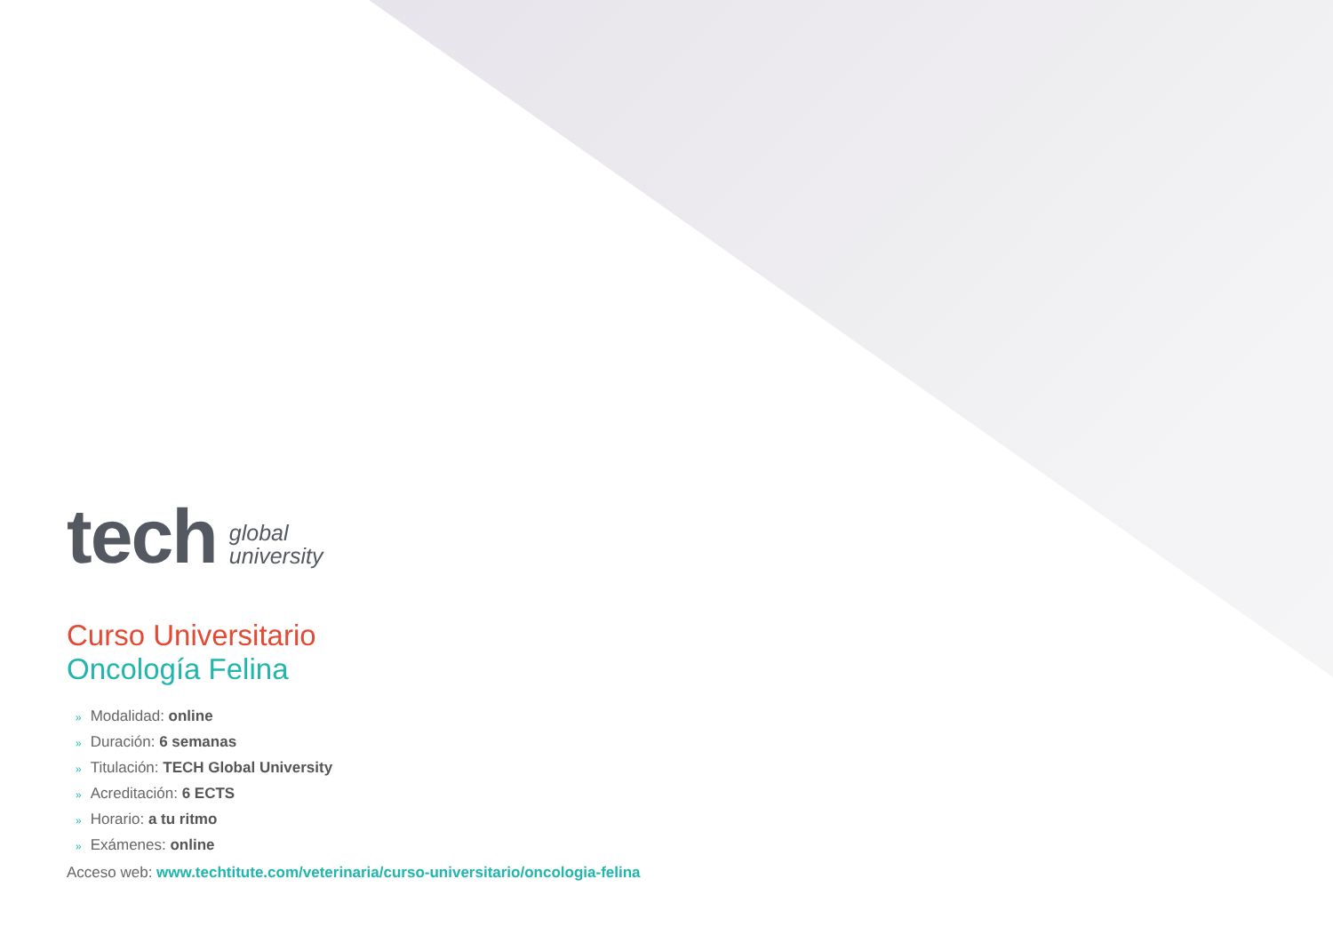tech
global
university
Curso Universitario
Oncología Felina
» Modalidad: online
» Duración: 6 semanas
» Titulación: TECH Global University
» Acreditación: 6 ECTS
» Horario: a tu ritmo
» Exámenes: online
Acceso web: www.techtitute.com/veterinaria/curso-universitario/oncologia-felina